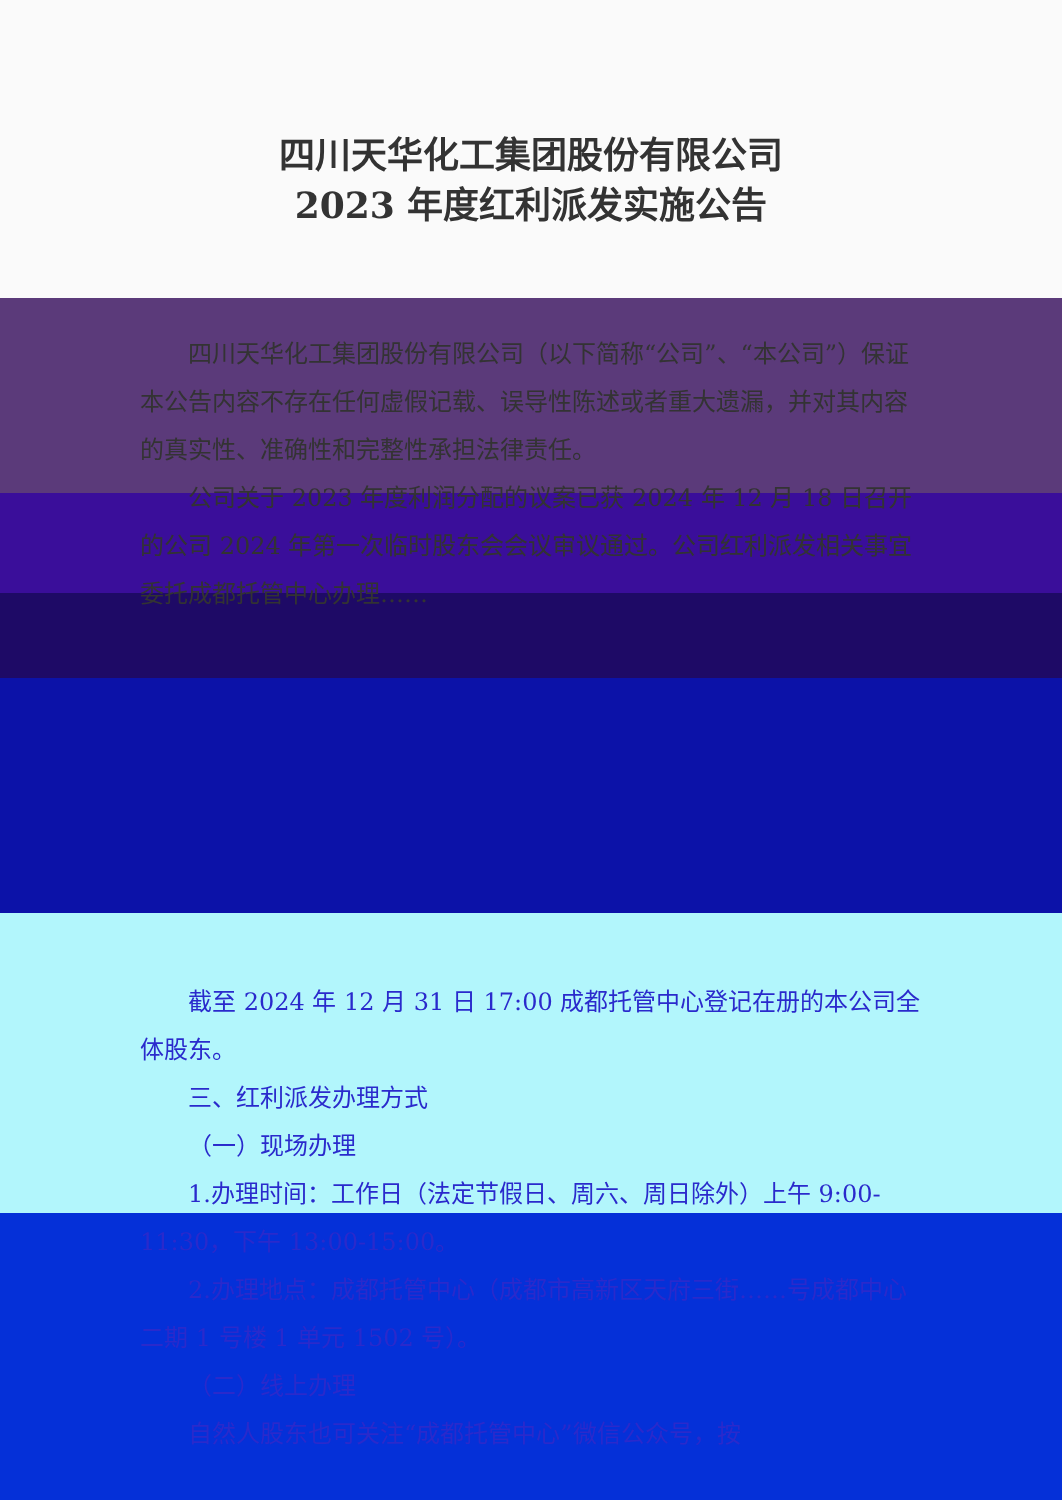四川天华化工集团股份有限公司
2023 年度红利派发实施公告
四川天华化工集团股份有限公司（以下简称“公司”、“本公司”）保证本公告内容不存在任何虚假记载、误导性陈述或者重大遗漏，并对其内容的真实性、准确性和完整性承担法律责任。
公司关于 2023 年度利润分配的议案已获 2024 年 12 月 18 日召开的公司 2024 年第一次临时股东会会议审议通过。公司红利派发相关事宜委托成都托管中心办理……
截至 2024 年 12 月 31 日 17:00 成都托管中心登记在册的本公司全体股东。
三、红利派发办理方式
（一）现场办理
1.办理时间：工作日（法定节假日、周六、周日除外）上午 9:00-11:30，下午 13:00-15:00。
2.办理地点：成都托管中心（成都市高新区天府三街……号成都中心二期 1 号楼 1 单元 1502 号）。
（二）线上办理
自然人股东也可关注“成都托管中心”微信公众号，按